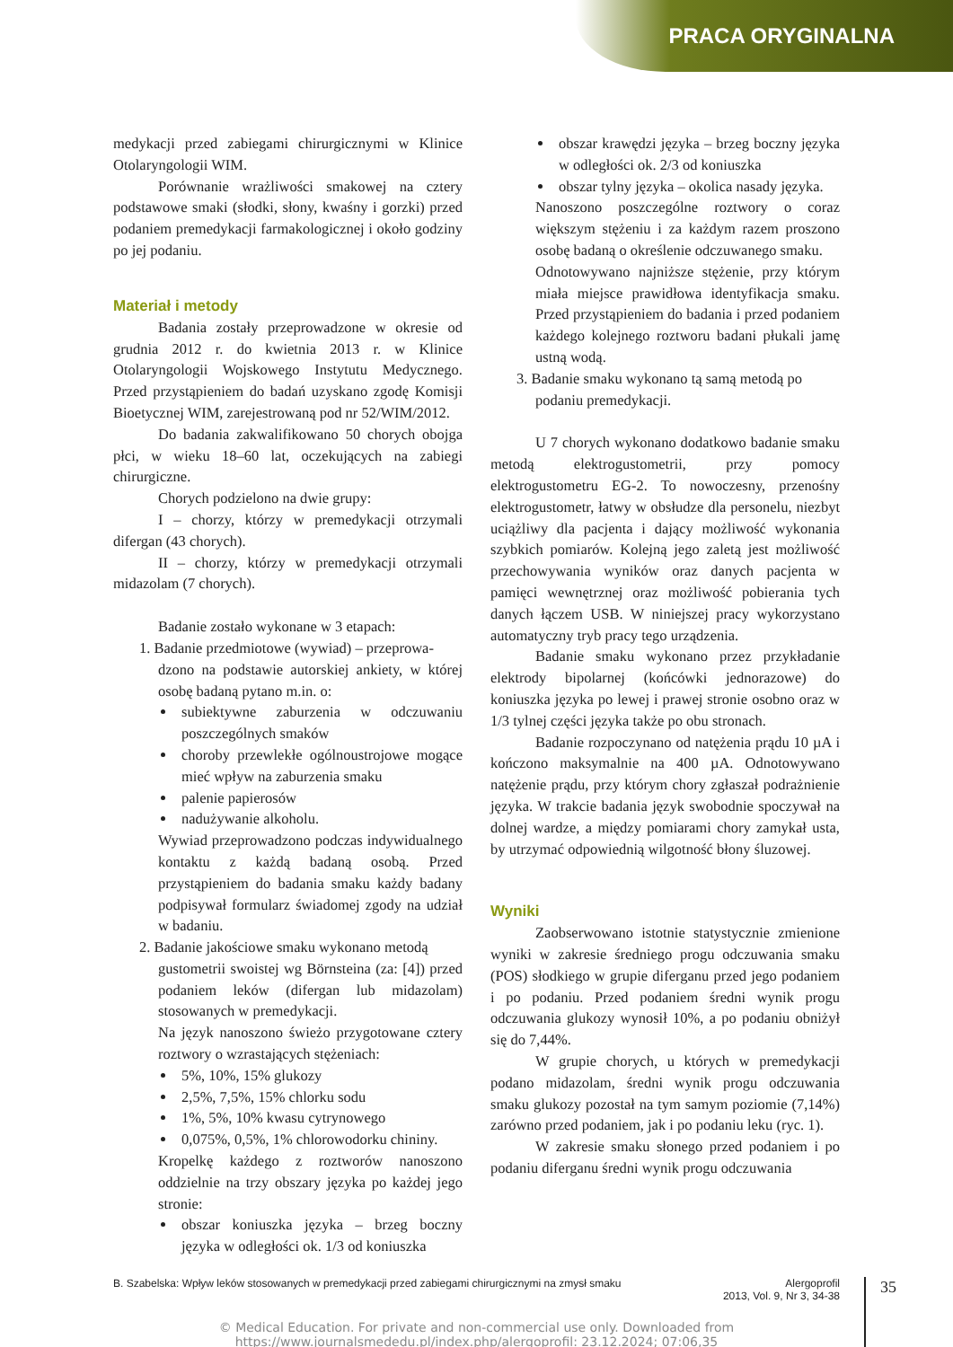PRACA ORYGINALNA
medykacji przed zabiegami chirurgicznymi w Klinice Otolaryngologii WIM.
Porównanie wrażliwości smakowej na cztery podstawowe smaki (słodki, słony, kwaśny i gorzki) przed podaniem premedykacji farmakologicznej i około godziny po jej podaniu.
Materiał i metody
Badania zostały przeprowadzone w okresie od grudnia 2012 r. do kwietnia 2013 r. w Klinice Otolaryngologii Wojskowego Instytutu Medycznego. Przed przystąpieniem do badań uzyskano zgodę Komisji Bioetycznej WIM, zarejestrowaną pod nr 52/WIM/2012.
Do badania zakwalifikowano 50 chorych obojga płci, w wieku 18–60 lat, oczekujących na zabiegi chirurgiczne.
Chorych podzielono na dwie grupy:
I – chorzy, którzy w premedykacji otrzymali difergan (43 chorych).
II – chorzy, którzy w premedykacji otrzymali midazolam (7 chorych).
Badanie zostało wykonane w 3 etapach:
1. Badanie przedmiotowe (wywiad) – przeprowa-
dzono na podstawie autorskiej ankiety, w której osobę badaną pytano m.in. o:
subiektywne zaburzenia w odczuwaniu poszczególnych smaków
choroby przewlekłe ogólnoustrojowe mogące mieć wpływ na zaburzenia smaku
palenie papierosów
nadużywanie alkoholu.
Wywiad przeprowadzono podczas indywidualnego kontaktu z każdą badaną osobą. Przed przystąpieniem do badania smaku każdy badany podpisywał formularz świadomej zgody na udział w badaniu.
2. Badanie jakościowe smaku wykonano metodą
gustometrii swoistej wg Börnsteina (za: [4]) przed podaniem leków (difergan lub midazolam) stosowanych w premedykacji.
Na język nanoszono świeżo przygotowane cztery roztwory o wzrastających stężeniach:
5%, 10%, 15% glukozy
2,5%, 7,5%, 15% chlorku sodu
1%, 5%, 10% kwasu cytrynowego
0,075%, 0,5%, 1% chlorowodorku chininy.
Kropelkę każdego z roztworów nanoszono oddzielnie na trzy obszary języka po każdej jego stronie:
obszar koniuszka języka – brzeg boczny języka w odległości ok. 1/3 od koniuszka
obszar krawędzi języka – brzeg boczny języka w odległości ok. 2/3 od koniuszka
obszar tylny języka – okolica nasady języka.
Nanoszono poszczególne roztwory o coraz większym stężeniu i za każdym razem proszono osobę badaną o określenie odczuwanego smaku.
Odnotowywano najniższe stężenie, przy którym miała miejsce prawidłowa identyfikacja smaku. Przed przystąpieniem do badania i przed podaniem każdego kolejnego roztworu badani płukali jamę ustną wodą.
3. Badanie smaku wykonano tą samą metodą po
podaniu premedykacji.
U 7 chorych wykonano dodatkowo badanie smaku metodą elektrogustometrii, przy pomocy elektrogustometru EG-2. To nowoczesny, przenośny elektrogustometr, łatwy w obsłudze dla personelu, niezbyt uciążliwy dla pacjenta i dający możliwość wykonania szybkich pomiarów. Kolejną jego zaletą jest możliwość przechowywania wyników oraz danych pacjenta w pamięci wewnętrznej oraz możliwość pobierania tych danych łączem USB. W niniejszej pracy wykorzystano automatyczny tryb pracy tego urządzenia.
Badanie smaku wykonano przez przykładanie elektrody bipolarnej (końcówki jednorazowe) do koniuszka języka po lewej i prawej stronie osobno oraz w 1/3 tylnej części języka także po obu stronach.
Badanie rozpoczynano od natężenia prądu 10 µA i kończono maksymalnie na 400 µA. Odnotowywano natężenie prądu, przy którym chory zgłaszał podrażnienie języka. W trakcie badania język swobodnie spoczywał na dolnej wardze, a między pomiarami chory zamykał usta, by utrzymać odpowiednią wilgotność błony śluzowej.
Wyniki
Zaobserwowano istotnie statystycznie zmienione wyniki w zakresie średniego progu odczuwania smaku (POS) słodkiego w grupie diferganu przed jego podaniem i po podaniu. Przed podaniem średni wynik progu odczuwania glukozy wynosił 10%, a po podaniu obniżył się do 7,44%.
W grupie chorych, u których w premedykacji podano midazolam, średni wynik progu odczuwania smaku glukozy pozostał na tym samym poziomie (7,14%) zarówno przed podaniem, jak i po podaniu leku (ryc. 1).
W zakresie smaku słonego przed podaniem i po podaniu diferganu średni wynik progu odczuwania
B. Szabelska: Wpływ leków stosowanych w premedykacji przed zabiegami chirurgicznymi na zmysł smaku Alergoprofil
2013, Vol. 9, Nr 3, 34-38
35
© Medical Education. For private and non-commercial use only. Downloaded from
https://www.journalsmededu.pl/index.php/alergoprofil: 23.12.2024; 07:06,35